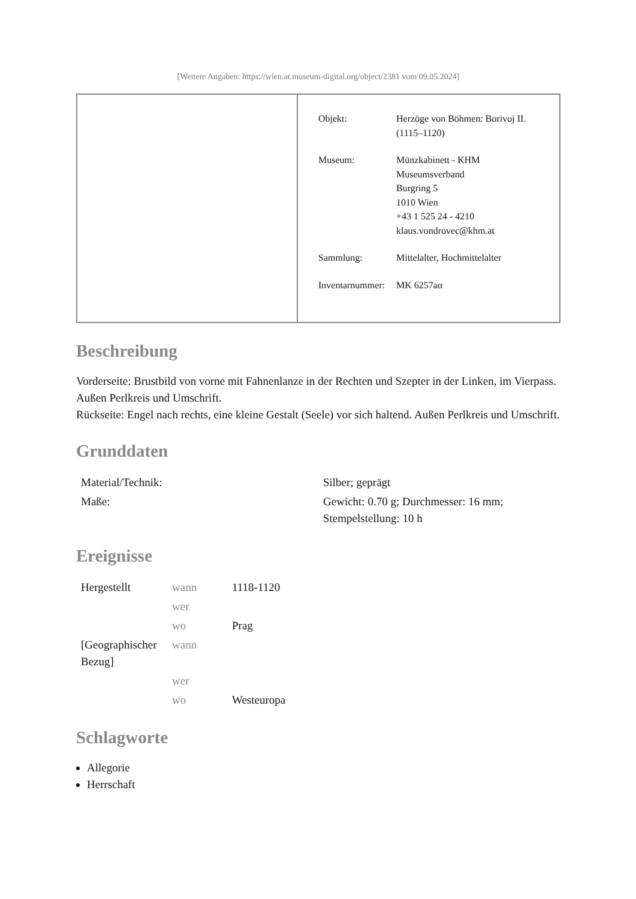[Weitere Angaben: https://wien.at.museum-digital.org/object/2381 vom 09.05.2024]
| | / Objekt: / Herzöge von Böhmen: Borivoj II. (1115–1120) / / Museum: / Münzkabinett - KHM Museumsverband Burgring 5 1010 Wien +43 1 525 24 - 4210 klaus.vondrovec@khm.at / / Sammlung: / Mittelalter, Hochmittelalter / / Inventarnummer: / MK 6257aα / |
Beschreibung
Vorderseite: Brustbild von vorne mit Fahnenlanze in der Rechten und Szepter in der Linken, im Vierpass. Außen Perlkreis und Umschrift.
Rückseite: Engel nach rechts, eine kleine Gestalt (Seele) vor sich haltend. Außen Perlkreis und Umschrift.
Grunddaten
| Material/Technik: | Silber; geprägt |
| Maße: | Gewicht: 0.70 g; Durchmesser: 16 mm; Stempelstellung: 10 h |
Ereignisse
| Hergestellt | wann | 1118-1120 |
| | wer | |
| | wo | Prag |
| [Geographischer Bezug] | wann | |
| | wer | |
| | wo | Westeuropa |
Schlagworte
Allegorie
Herrschaft